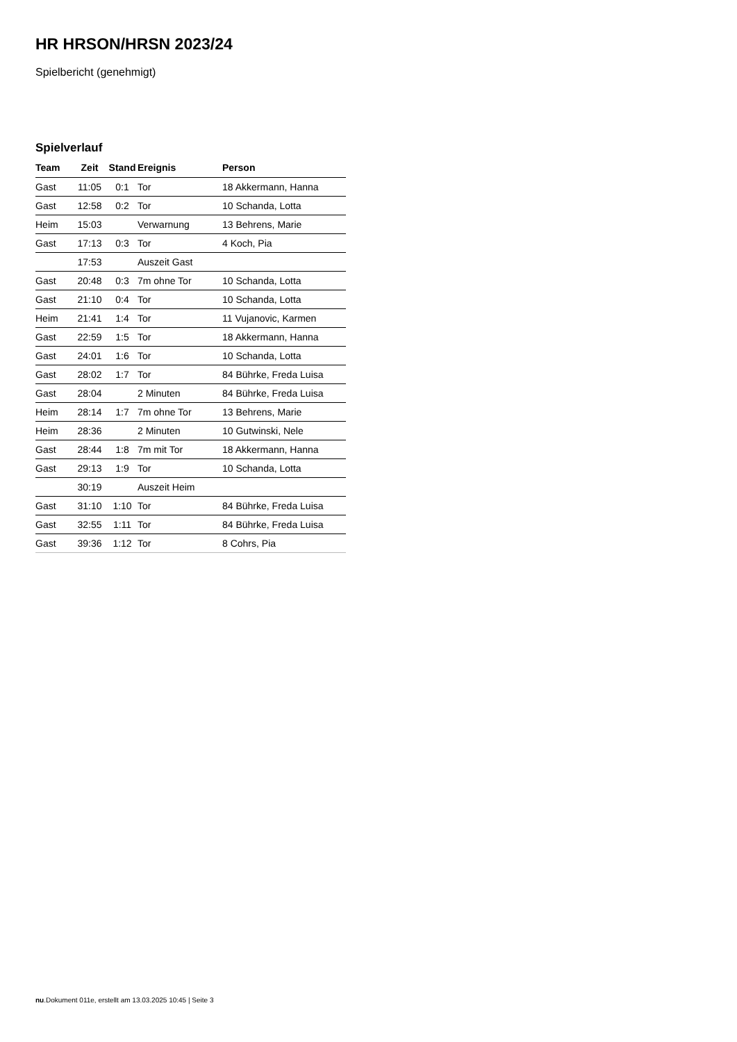HR HRSON/HRSN 2023/24
Spielbericht (genehmigt)
Spielverlauf
| Team | Zeit | Stand | Ereignis | Person |
| --- | --- | --- | --- | --- |
| Gast | 11:05 | 0:1 | Tor | 18 Akkermann, Hanna |
| Gast | 12:58 | 0:2 | Tor | 10 Schanda, Lotta |
| Heim | 15:03 | | Verwarnung | 13 Behrens, Marie |
| Gast | 17:13 | 0:3 | Tor | 4 Koch, Pia |
| | 17:53 | | Auszeit Gast | |
| Gast | 20:48 | 0:3 | 7m ohne Tor | 10 Schanda, Lotta |
| Gast | 21:10 | 0:4 | Tor | 10 Schanda, Lotta |
| Heim | 21:41 | 1:4 | Tor | 11 Vujanovic, Karmen |
| Gast | 22:59 | 1:5 | Tor | 18 Akkermann, Hanna |
| Gast | 24:01 | 1:6 | Tor | 10 Schanda, Lotta |
| Gast | 28:02 | 1:7 | Tor | 84 Bührke, Freda Luisa |
| Gast | 28:04 | | 2 Minuten | 84 Bührke, Freda Luisa |
| Heim | 28:14 | 1:7 | 7m ohne Tor | 13 Behrens, Marie |
| Heim | 28:36 | | 2 Minuten | 10 Gutwinski, Nele |
| Gast | 28:44 | 1:8 | 7m mit Tor | 18 Akkermann, Hanna |
| Gast | 29:13 | 1:9 | Tor | 10 Schanda, Lotta |
| | 30:19 | | Auszeit Heim | |
| Gast | 31:10 | 1:10 | Tor | 84 Bührke, Freda Luisa |
| Gast | 32:55 | 1:11 | Tor | 84 Bührke, Freda Luisa |
| Gast | 39:36 | 1:12 | Tor | 8 Cohrs, Pia |
nu.Dokument 011e, erstellt am 13.03.2025 10:45 | Seite 3